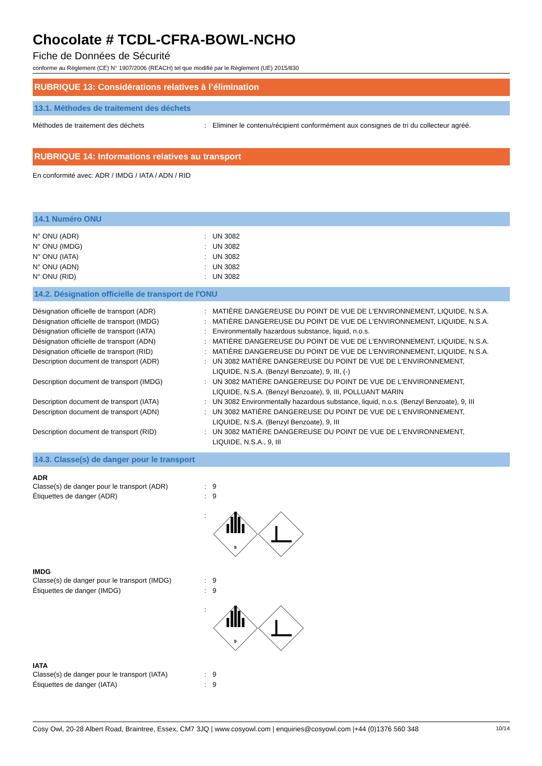Chocolate # TCDL-CFRA-BOWL-NCHO
Fiche de Données de Sécurité
conforme au Règlement (CE) N° 1907/2006 (REACH) tel que modifié par le Règlement (UE) 2015/830
RUBRIQUE 13: Considérations relatives à l’élimination
13.1. Méthodes de traitement des déchets
Méthodes de traitement des déchets : Eliminer le contenu/récipient conformément aux consignes de tri du collecteur agréé.
RUBRIQUE 14: Informations relatives au transport
En conformité avec: ADR / IMDG / IATA / ADN / RID
14.1 Numéro ONU
N° ONU (ADR) : UN 3082
N° ONU (IMDG) : UN 3082
N° ONU (IATA) : UN 3082
N° ONU (ADN) : UN 3082
N° ONU (RID) : UN 3082
14.2. Désignation officielle de transport de l'ONU
Désignation officielle de transport (ADR) : MATIÈRE DANGEREUSE DU POINT DE VUE DE L'ENVIRONNEMENT, LIQUIDE, N.S.A.
Désignation officielle de transport (IMDG)
: MATIÈRE DANGEREUSE DU POINT DE VUE DE L'ENVIRONNEMENT, LIQUIDE, N.S.A.
Désignation officielle de transport (IATA)
: Environmentally hazardous substance, liquid, n.o.s.
Désignation officielle de transport (ADN) : MATIÈRE DANGEREUSE DU POINT DE VUE DE L'ENVIRONNEMENT, LIQUIDE, N.S.A.
Désignation officielle de transport (RID) : MATIÈRE DANGEREUSE DU POINT DE VUE DE L'ENVIRONNEMENT, LIQUIDE, N.S.A.
Description document de transport (ADR) : UN 3082 MATIÈRE DANGEREUSE DU POINT DE VUE DE L'ENVIRONNEMENT,
LIQUIDE, N.S.A. (Benzyl Benzoate), 9, III, (-)
Description document de transport (IMDG) : UN 3082 MATIÈRE DANGEREUSE DU POINT DE VUE DE L'ENVIRONNEMENT,
LIQUIDE, N.S.A. (Benzyl Benzoate), 9, III, POLLUANT MARIN
Description document de transport (IATA) : UN 3082 Environmentally hazardous substance, liquid, n.o.s. (Benzyl Benzoate), 9, III
Description document de transport (ADN) : UN 3082 MATIÈRE DANGEREUSE DU POINT DE VUE DE L'ENVIRONNEMENT,
LIQUIDE, N.S.A. (Benzyl Benzoate), 9, III
Description document de transport (RID) : UN 3082 MATIÈRE DANGEREUSE DU POINT DE VUE DE L'ENVIRONNEMENT,
LIQUIDE, N.S.A., 9, III
14.3. Classe(s) de danger pour le transport
ADR
Classe(s) de danger pour le transport (ADR)
: 9
Étiquettes de danger (ADR) : 9
:
9
IMDG
Classe(s) de danger pour le transport (IMDG)
: 9
Étiquettes de danger (IMDG) : 9
:
9
IATA
Classe(s) de danger pour le transport (IATA)
: 9
Étiquettes de danger (IATA) : 9
Cosy Owl, 20-28 Albert Road, Braintree, Essex, CM7 3JQ | www.cosyowl.com | enquiries@cosyowl.com |+44 (0)1376 560 348 10/14